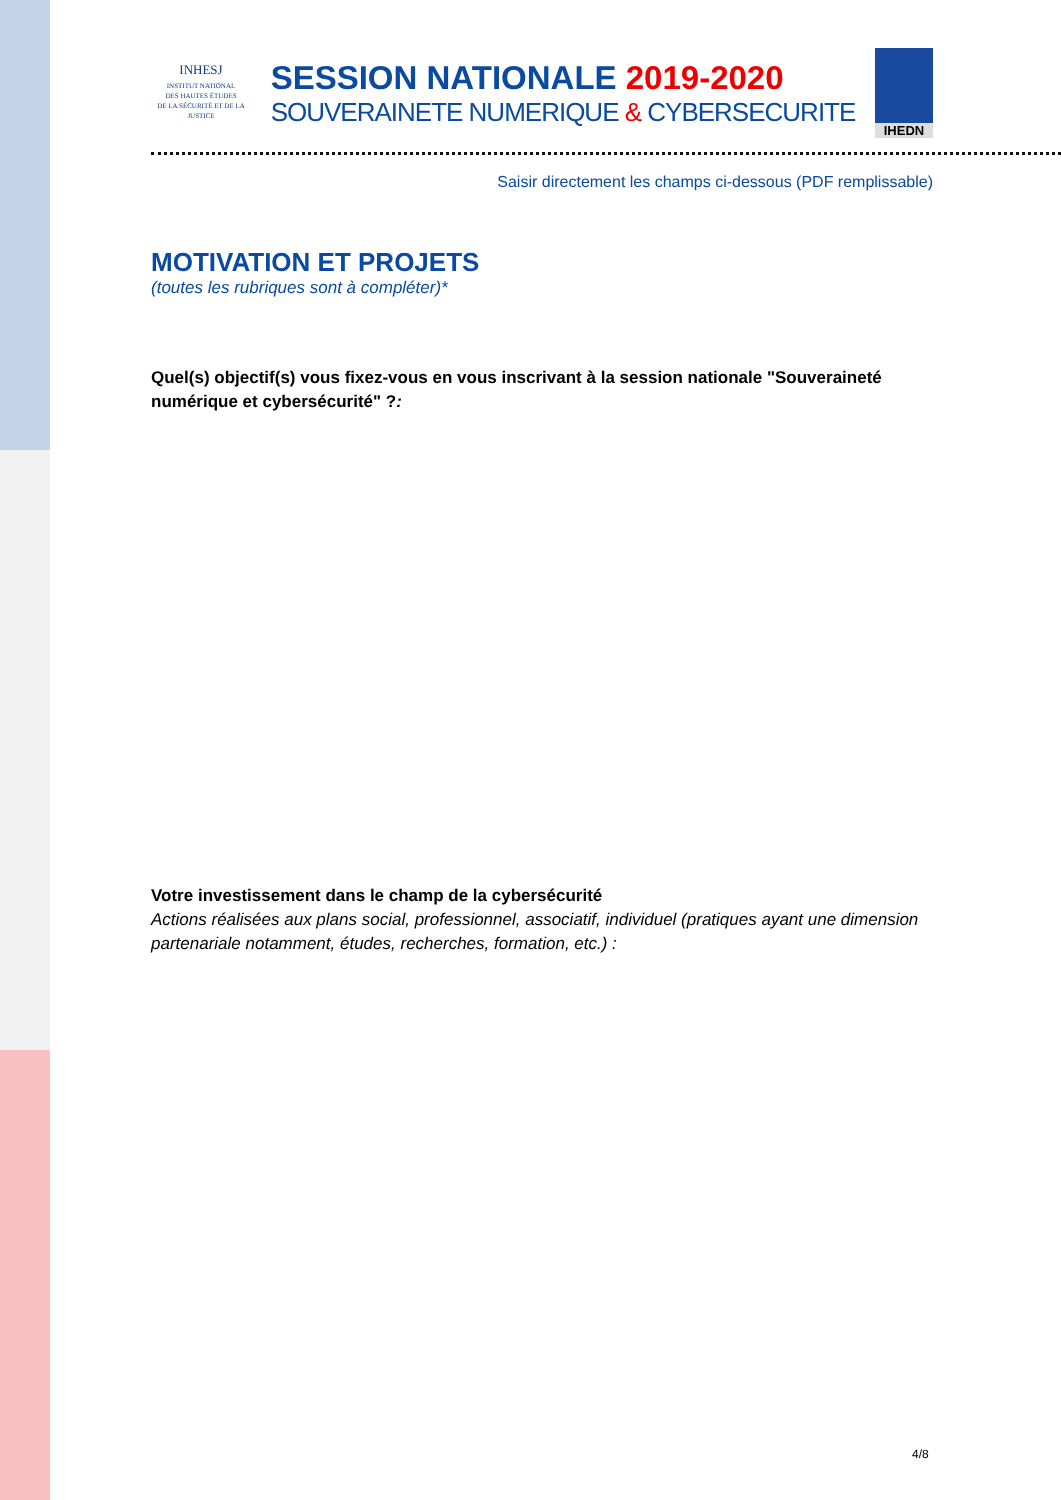INHESJ
INSTITUT NATIONAL
DES HAUTES ÉTUDES
DE LA SÉCURITÉ ET DE LA JUSTICE
SESSION NATIONALE 2019-2020
SOUVERAINETE NUMERIQUE & CYBERSECURITE
IHEDN
Saisir directement les champs ci-dessous (PDF remplissable)
MOTIVATION ET PROJETS
(toutes les rubriques sont à compléter)*
Quel(s) objectif(s) vous fixez-vous en vous inscrivant à la session nationale "Souveraineté numérique et cybersécurité" ?:
Votre investissement dans le champ de la cybersécurité
Actions réalisées aux plans social, professionnel, associatif, individuel (pratiques ayant une dimension partenariale notamment, études, recherches, formation, etc.) :
4/8